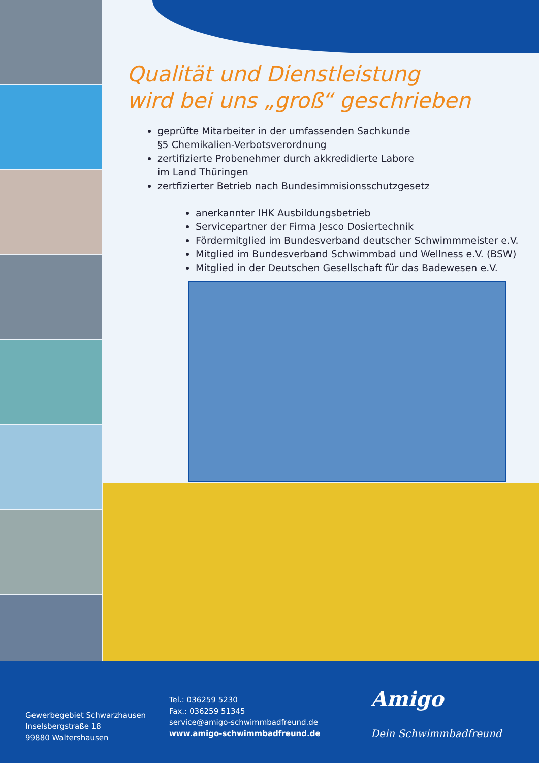Qualität und Dienstleistung
wird bei uns „groß“ geschrieben
geprüfte Mitarbeiter in der umfassenden Sachkunde
§5 Chemikalien-Verbotsverordnung
zertifizierte Probenehmer durch akkredidierte Labore
im Land Thüringen
zertfizierter Betrieb nach Bundesimmisionsschutzgesetz
anerkannter IHK Ausbildungsbetrieb
Servicepartner der Firma Jesco Dosiertechnik
Fördermitglied im Bundesverband deutscher Schwimmmeister e.V.
Mitglied im Bundesverband Schwimmbad und Wellness e.V. (BSW)
Mitglied in der Deutschen Gesellschaft für das Badewesen e.V.
Gewerbegebiet Schwarzhausen
Inselsbergstraße 18
99880 Waltershausen
Tel.: 036259 5230
Fax.: 036259 51345
service@amigo-schwimmbadfreund.de
www.amigo-schwimmbadfreund.de
Amigo
Dein Schwimmbadfreund